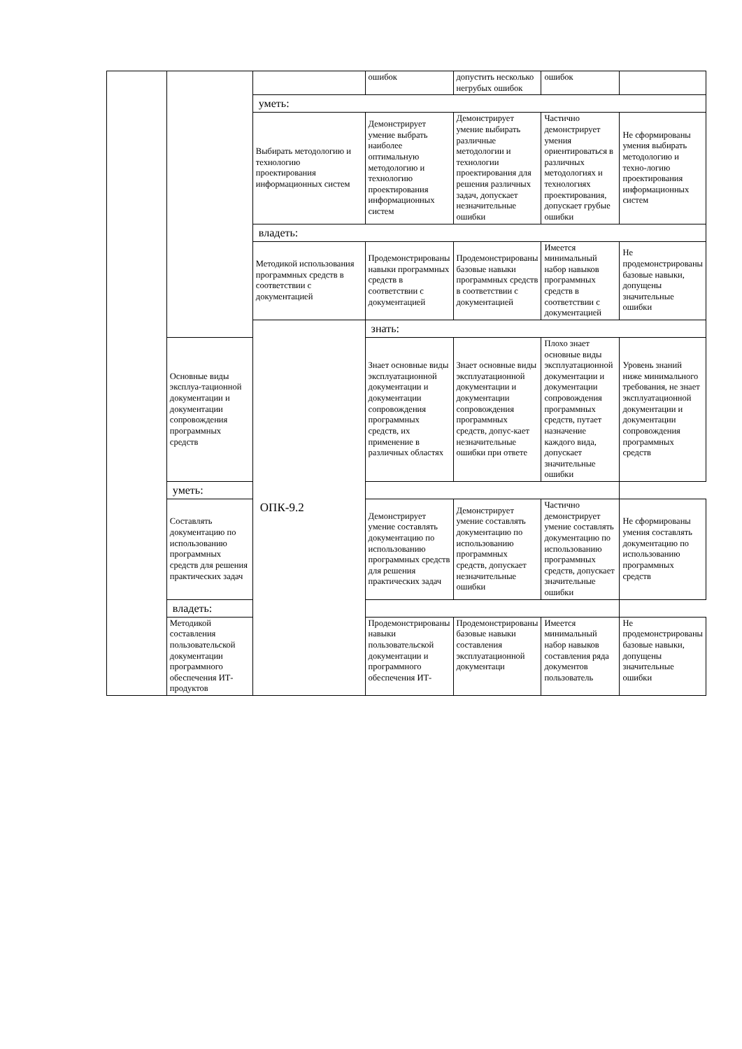| | | | ошибок | допустить несколько негрубых ошибок | ошибок | |
| | | уметь: | | | | |
| | | Выбирать методологию и технологию проектирования информационных систем | Демонстрирует умение выбрать наиболее оптимальную методологию и технологию проектирования информационных систем | Демонстрирует умение выбирать различные методологии и технологии проектирования для решения различных задач, допускает незначительные ошибки | Частично демонстрирует умения ориентироваться в различных методологиях и технологиях проектирования, допускает грубые ошибки | Не сформированы умения выбирать методологию и техно-логию проектирования информационных систем |
| | | владеть: | | | | |
| | | Методикой использования программных средств в соответствии с документацией | Продемонстрированы навыки программных средств в соответствии с документацией | Продемонстрированы базовые навыки программных средств в соответствии с документацией | Имеется минимальный набор навыков программных средств в соответствии с документацией | Не продемонстрированы базовые навыки, допущены значительные ошибки |
| | | ОПК-9.2 | знать: | | | |
| | Основные виды эксплуа-тационной документации и документации сопровождения программных средств | | Знает основные виды эксплуатационной документации и документации сопровождения программных средств, их применение в различных областях | Знает основные виды эксплуатационной документации и документации сопровождения программных средств, допус-кает незначительные ошибки при ответе | Плохо знает основные виды эксплуатационной документации и документации сопровождения программных средств, путает назначение каждого вида, допускает значительные ошибки | Уровень знаний ниже минимального требования, не знает эксплуатационной документации и документации сопровождения программных средств |
| | уметь: | | | | | |
| | Составлять документацию по использованию программных средств для решения практических задач | | Демонстрирует умение составлять документацию по использованию программных средств для решения практических задач | Демонстрирует умение составлять документацию по использованию программных средств, допускает незначительные ошибки | Частично демонстрирует умение составлять документацию по использованию программных средств, допускает значительные ошибки | Не сформированы умения составлять документацию по использованию программных средств |
| | владеть: | | | | | |
| | Методикой составления пользовательской документации программного обеспечения ИТ-продуктов | | Продемонстрированы навыки пользовательской документации и программного обеспечения ИТ- | Продемонстрированы базовые навыки составления эксплуатационной документаци | Имеется минимальный набор навыков составления ряда документов пользователь | Не продемонстрированы базовые навыки, допущены значительные ошибки |